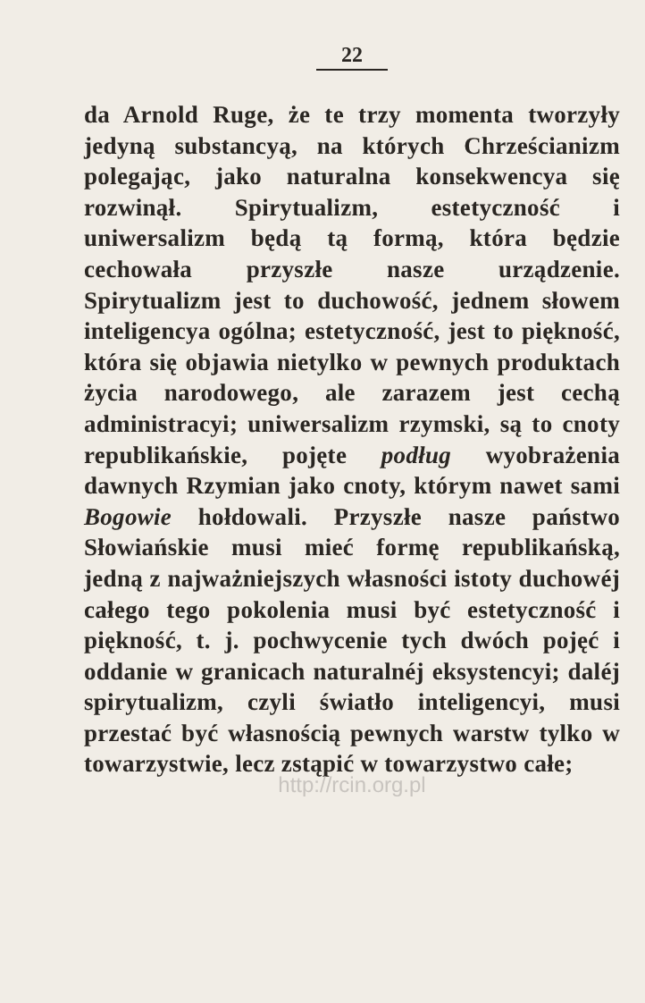22
da Arnold Ruge, że te trzy momenta two­rzyły jedyną substancyą, na których Chrze­ścianizm polegając, jako naturalna konse­kwencya się rozwinął. Spirytualizm, este­tyczność i uniwersalizm będą tą formą, która będzie cechowała przyszłe nasze urządzenie. Spirytualizm jest to ducho­wość, jednem słowem inteligencya ogólna; estetyczność, jest to piękność, która się objawia nietylko w pewnych produktach życia narodowego, ale zarazem jest cechą administracyi; uniwersalizm rzymski, są to cnoty republikańskie, pojęte podług wy­obrażenia dawnych Rzymian jako cnoty, którym nawet sami Bogowie hołdowali. Przyszłe nasze państwo Słowiańskie musi mieć formę republikańską, jedną z najwa­żniejszych własności istoty duchowéj całe­go tego pokolenia musi być estetyczność i piękność, t. j. pochwycenie tych dwóch pojęć i oddanie w granicach naturalnéj eksystencyi; daléj spirytualizm, czyli świa­tło inteligencyi, musi przestać być wła­snością pewnych warstw tylko w towarzy­stwie, lecz zstąpić w towarzystwo całe;
http://rcin.org.pl